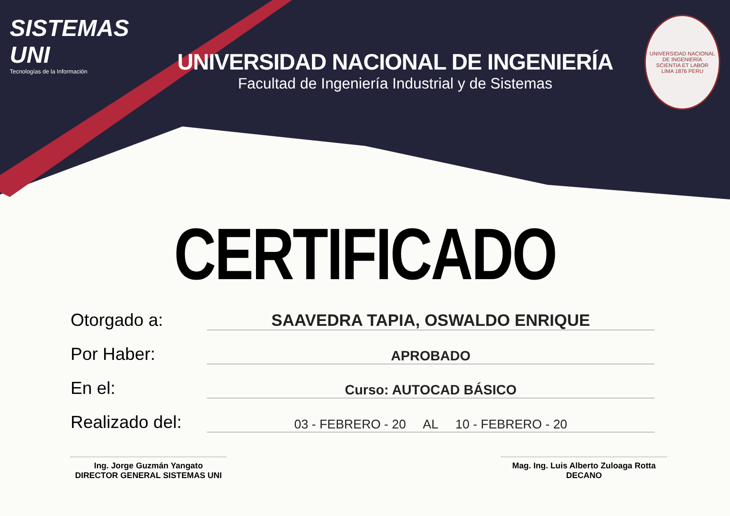SISTEMAS UNI
Tecnologías de la Información
UNIVERSIDAD NACIONAL DE INGENIERÍA
Facultad de Ingeniería Industrial y de Sistemas
UNIVERSIDAD NACIONAL DE INGENIERÍA
SCIENTIA ET LABOR
LIMA 1876 PERU
CERTIFICADO
Otorgado a:
SAAVEDRA TAPIA, OSWALDO ENRIQUE
Por Haber:
APROBADO
En el:
Curso: AUTOCAD BÁSICO
Realizado del:
03 - FEBRERO - 20 AL 10 - FEBRERO - 20
Ing. Jorge Guzmán Yangato
DIRECTOR GENERAL SISTEMAS UNI
Mag. Ing. Luis Alberto Zuloaga Rotta
DECANO